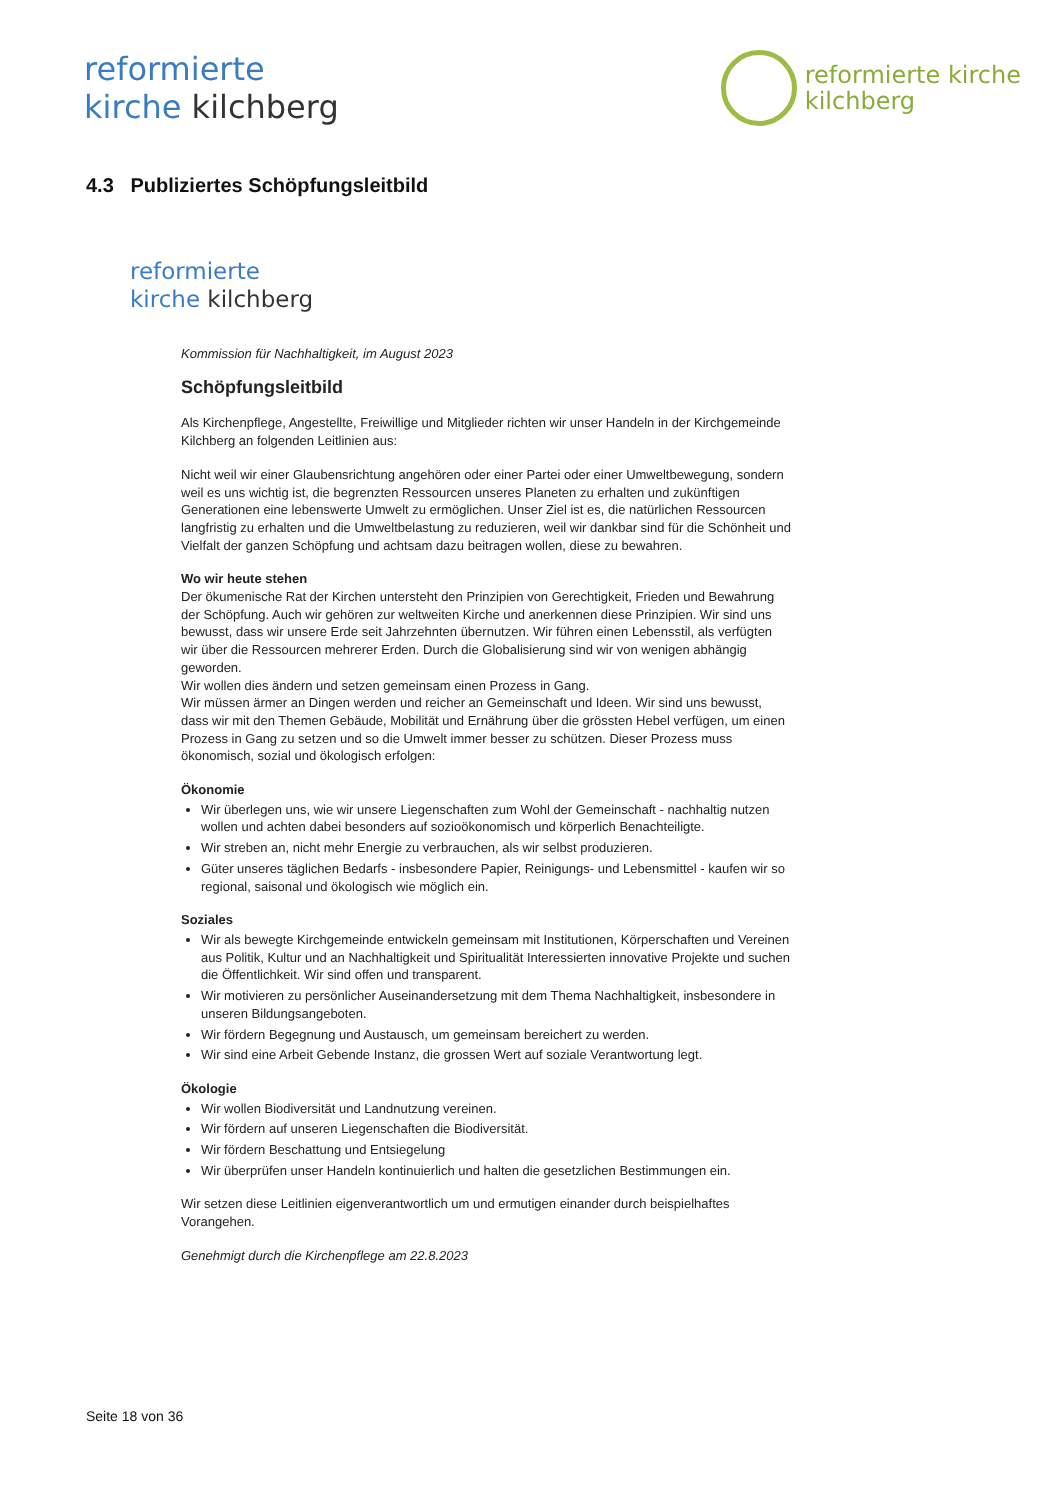reformierte
kirche kilchberg
reformierte kirche
kilchberg
4.3 Publiziertes Schöpfungsleitbild
reformierte
kirche kilchberg
Kommission für Nachhaltigkeit, im August 2023
Schöpfungsleitbild
Als Kirchenpflege, Angestellte, Freiwillige und Mitglieder richten wir unser Handeln in der Kirchgemeinde Kilchberg an folgenden Leitlinien aus:
Nicht weil wir einer Glaubensrichtung angehören oder einer Partei oder einer Umweltbewegung, sondern weil es uns wichtig ist, die begrenzten Ressourcen unseres Planeten zu erhalten und zukünftigen Generationen eine lebenswerte Umwelt zu ermöglichen. Unser Ziel ist es, die natürlichen Ressourcen langfristig zu erhalten und die Umweltbelastung zu reduzieren, weil wir dankbar sind für die Schönheit und Vielfalt der ganzen Schöpfung und achtsam dazu beitragen wollen, diese zu bewahren.
Wo wir heute stehen
Der ökumenische Rat der Kirchen untersteht den Prinzipien von Gerechtigkeit, Frieden und Bewahrung der Schöpfung. Auch wir gehören zur weltweiten Kirche und anerkennen diese Prinzipien. Wir sind uns bewusst, dass wir unsere Erde seit Jahrzehnten übernutzen. Wir führen einen Lebensstil, als verfügten wir über die Ressourcen mehrerer Erden. Durch die Globalisierung sind wir von wenigen abhängig geworden.
Wir wollen dies ändern und setzen gemeinsam einen Prozess in Gang.
Wir müssen ärmer an Dingen werden und reicher an Gemeinschaft und Ideen. Wir sind uns bewusst, dass wir mit den Themen Gebäude, Mobilität und Ernährung über die grössten Hebel verfügen, um einen Prozess in Gang zu setzen und so die Umwelt immer besser zu schützen. Dieser Prozess muss ökonomisch, sozial und ökologisch erfolgen:
Ökonomie
Wir überlegen uns, wie wir unsere Liegenschaften zum Wohl der Gemeinschaft - nachhaltig nutzen wollen und achten dabei besonders auf sozioökonomisch und körperlich Benachteiligte.
Wir streben an, nicht mehr Energie zu verbrauchen, als wir selbst produzieren.
Güter unseres täglichen Bedarfs - insbesondere Papier, Reinigungs- und Lebensmittel - kaufen wir so regional, saisonal und ökologisch wie möglich ein.
Soziales
Wir als bewegte Kirchgemeinde entwickeln gemeinsam mit Institutionen, Körperschaften und Vereinen aus Politik, Kultur und an Nachhaltigkeit und Spiritualität Interessierten innovative Projekte und suchen die Öffentlichkeit. Wir sind offen und transparent.
Wir motivieren zu persönlicher Auseinandersetzung mit dem Thema Nachhaltigkeit, insbesondere in unseren Bildungsangeboten.
Wir fördern Begegnung und Austausch, um gemeinsam bereichert zu werden.
Wir sind eine Arbeit Gebende Instanz, die grossen Wert auf soziale Verantwortung legt.
Ökologie
Wir wollen Biodiversität und Landnutzung vereinen.
Wir fördern auf unseren Liegenschaften die Biodiversität.
Wir fördern Beschattung und Entsiegelung
Wir überprüfen unser Handeln kontinuierlich und halten die gesetzlichen Bestimmungen ein.
Wir setzen diese Leitlinien eigenverantwortlich um und ermutigen einander durch beispielhaftes Vorangehen.
Genehmigt durch die Kirchenpflege am 22.8.2023
Seite 18 von 36